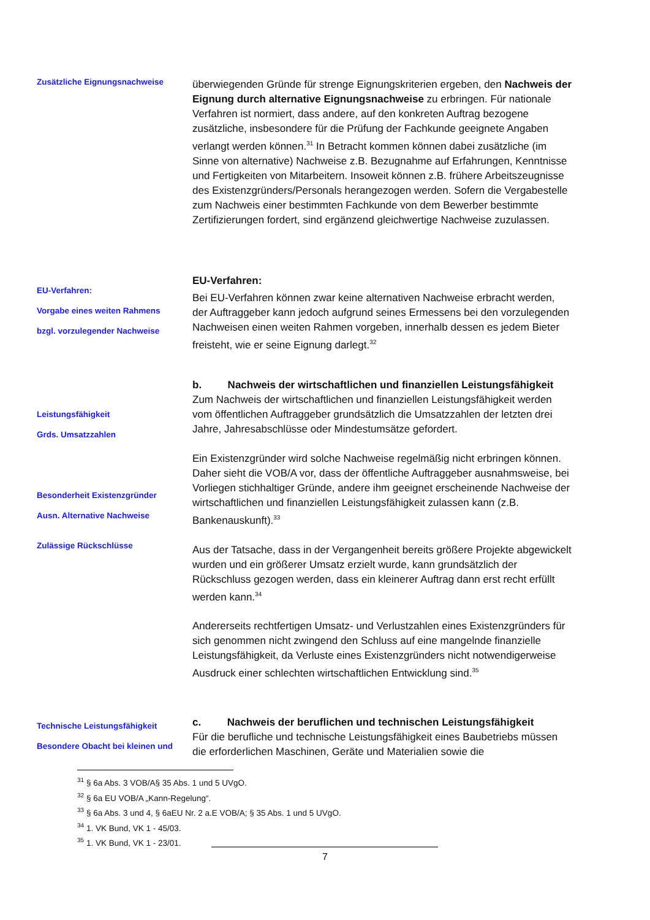Zusätzliche Eignungsnachweise
überwiegenden Gründe für strenge Eignungskriterien ergeben, den Nachweis der Eignung durch alternative Eignungsnachweise zu erbringen. Für nationale Verfahren ist normiert, dass andere, auf den konkreten Auftrag bezogene zusätzliche, insbesondere für die Prüfung der Fachkunde geeignete Angaben verlangt werden können.<sup>31</sup> In Betracht kommen können dabei zusätzliche (im Sinne von alternative) Nachweise z.B. Bezugnahme auf Erfahrungen, Kenntnisse und Fertigkeiten von Mitarbeitern. Insoweit können z.B. frühere Arbeitszeugnisse des Existenzgründers/Personals herangezogen werden. Sofern die Vergabestelle zum Nachweis einer bestimmten Fachkunde von dem Bewerber bestimmte Zertifizierungen fordert, sind ergänzend gleichwertige Nachweise zuzulassen.
EU-Verfahren:
Vorgabe eines weiten Rahmens
bzgl. vorzulegender Nachweise
EU-Verfahren:
Bei EU-Verfahren können zwar keine alternativen Nachweise erbracht werden, der Auftraggeber kann jedoch aufgrund seines Ermessens bei den vorzulegenden Nachweisen einen weiten Rahmen vorgeben, innerhalb dessen es jedem Bieter freisteht, wie er seine Eignung darlegt.<sup>32</sup>
Leistungsfähigkeit
Grds. Umsatzzahlen
Besonderheit Existenzgründer
Ausn. Alternative Nachweise
Zulässige Rückschlüsse
b. Nachweis der wirtschaftlichen und finanziellen Leistungsfähigkeit
Zum Nachweis der wirtschaftlichen und finanziellen Leistungsfähigkeit werden vom öffentlichen Auftraggeber grundsätzlich die Umsatzzahlen der letzten drei Jahre, Jahresabschlüsse oder Mindestumsätze gefordert.
Ein Existenzgründer wird solche Nachweise regelmäßig nicht erbringen können. Daher sieht die VOB/A vor, dass der öffentliche Auftraggeber ausnahmsweise, bei Vorliegen stichhaltiger Gründe, andere ihm geeignet erscheinende Nachweise der wirtschaftlichen und finanziellen Leistungsfähigkeit zulassen kann (z.B. Bankenauskunft).<sup>33</sup>
Aus der Tatsache, dass in der Vergangenheit bereits größere Projekte abgewickelt wurden und ein größerer Umsatz erzielt wurde, kann grundsätzlich der Rückschluss gezogen werden, dass ein kleinerer Auftrag dann erst recht erfüllt werden kann.<sup>34</sup>
Andererseits rechtfertigen Umsatz- und Verlustzahlen eines Existenzgründers für sich genommen nicht zwingend den Schluss auf eine mangelnde finanzielle Leistungsfähigkeit, da Verluste eines Existenzgründers nicht notwendigerweise Ausdruck einer schlechten wirtschaftlichen Entwicklung sind.<sup>35</sup>
Technische Leistungsfähigkeit
Besondere Obacht bei kleinen und
c. Nachweis der beruflichen und technischen Leistungsfähigkeit
Für die berufliche und technische Leistungsfähigkeit eines Baubetriebs müssen die erforderlichen Maschinen, Geräte und Materialien sowie die
<sup>31</sup> § 6a Abs. 3 VOB/A§ 35 Abs. 1 und 5 UVgO.
<sup>32</sup> § 6a EU VOB/A „Kann-Regelung“.
<sup>33</sup> § 6a Abs. 3 und 4, § 6aEU Nr. 2 a.E VOB/A; § 35 Abs. 1 und 5 UVgO.
<sup>34</sup> 1. VK Bund, VK 1 - 45/03.
<sup>35</sup> 1. VK Bund, VK 1 - 23/01.
7